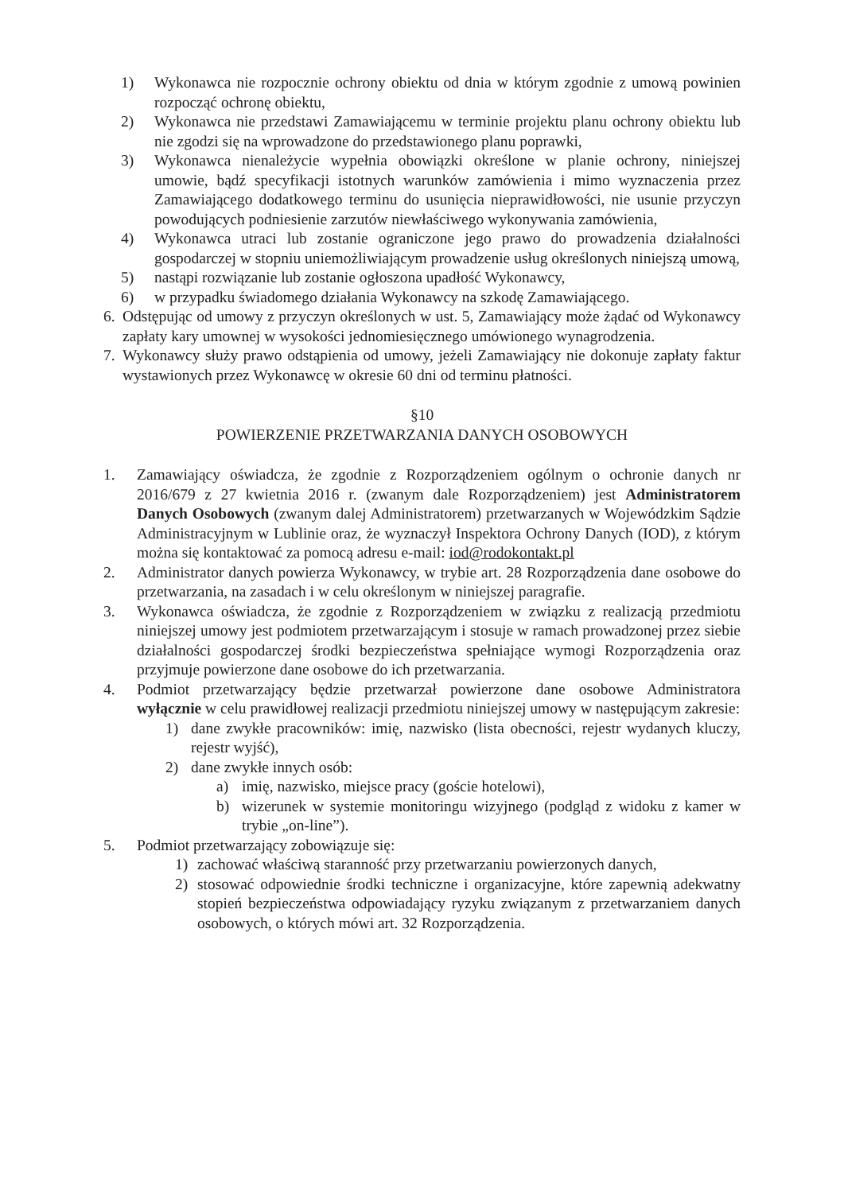1) Wykonawca nie rozpocznie ochrony obiektu od dnia w którym zgodnie z umową powinien rozpocząć ochronę obiektu,
2) Wykonawca nie przedstawi Zamawiającemu w terminie projektu planu ochrony obiektu lub nie zgodzi się na wprowadzone do przedstawionego planu poprawki,
3) Wykonawca nienależycie wypełnia obowiązki określone w planie ochrony, niniejszej umowie, bądź specyfikacji istotnych warunków zamówienia i mimo wyznaczenia przez Zamawiającego dodatkowego terminu do usunięcia nieprawidłowości, nie usunie przyczyn powodujących podniesienie zarzutów niewłaściwego wykonywania zamówienia,
4) Wykonawca utraci lub zostanie ograniczone jego prawo do prowadzenia działalności gospodarczej w stopniu uniemożliwiającym prowadzenie usług określonych niniejszą umową,
5) nastąpi rozwiązanie lub zostanie ogłoszona upadłość Wykonawcy,
6) w przypadku świadomego działania Wykonawcy na szkodę Zamawiającego.
6. Odstępując od umowy z przyczyn określonych w ust. 5, Zamawiający może żądać od Wykonawcy zapłaty kary umownej w wysokości jednomiesięcznego umówionego wynagrodzenia.
7. Wykonawcy służy prawo odstąpienia od umowy, jeżeli Zamawiający nie dokonuje zapłaty faktur wystawionych przez Wykonawcę w okresie 60 dni od terminu płatności.
§10
POWIERZENIE PRZETWARZANIA DANYCH OSOBOWYCH
1. Zamawiający oświadcza, że zgodnie z Rozporządzeniem ogólnym o ochronie danych nr 2016/679 z 27 kwietnia 2016 r. (zwanym dale Rozporządzeniem) jest Administratorem Danych Osobowych (zwanym dalej Administratorem) przetwarzanych w Wojewódzkim Sądzie Administracyjnym w Lublinie oraz, że wyznaczył Inspektora Ochrony Danych (IOD), z którym można się kontaktować za pomocą adresu e-mail: iod@rodokontakt.pl
2. Administrator danych powierza Wykonawcy, w trybie art. 28 Rozporządzenia dane osobowe do przetwarzania, na zasadach i w celu określonym w niniejszej paragrafie.
3. Wykonawca oświadcza, że zgodnie z Rozporządzeniem w związku z realizacją przedmiotu niniejszej umowy jest podmiotem przetwarzającym i stosuje w ramach prowadzonej przez siebie działalności gospodarczej środki bezpieczeństwa spełniające wymogi Rozporządzenia oraz przyjmuje powierzone dane osobowe do ich przetwarzania.
4. Podmiot przetwarzający będzie przetwarzał powierzone dane osobowe Administratora wyłącznie w celu prawidłowej realizacji przedmiotu niniejszej umowy w następującym zakresie:
1) dane zwykłe pracowników: imię, nazwisko (lista obecności, rejestr wydanych kluczy, rejestr wyjść),
2) dane zwykłe innych osób:
a) imię, nazwisko, miejsce pracy (goście hotelowi),
b) wizerunek w systemie monitoringu wizyjnego (podgląd z widoku z kamer w trybie „on-line”).
5. Podmiot przetwarzający zobowiązuje się:
1) zachować właściwą staranność przy przetwarzaniu powierzonych danych,
2) stosować odpowiednie środki techniczne i organizacyjne, które zapewnią adekwatny stopień bezpieczeństwa odpowiadający ryzyku związanym z przetwarzaniem danych osobowych, o których mówi art. 32 Rozporządzenia.